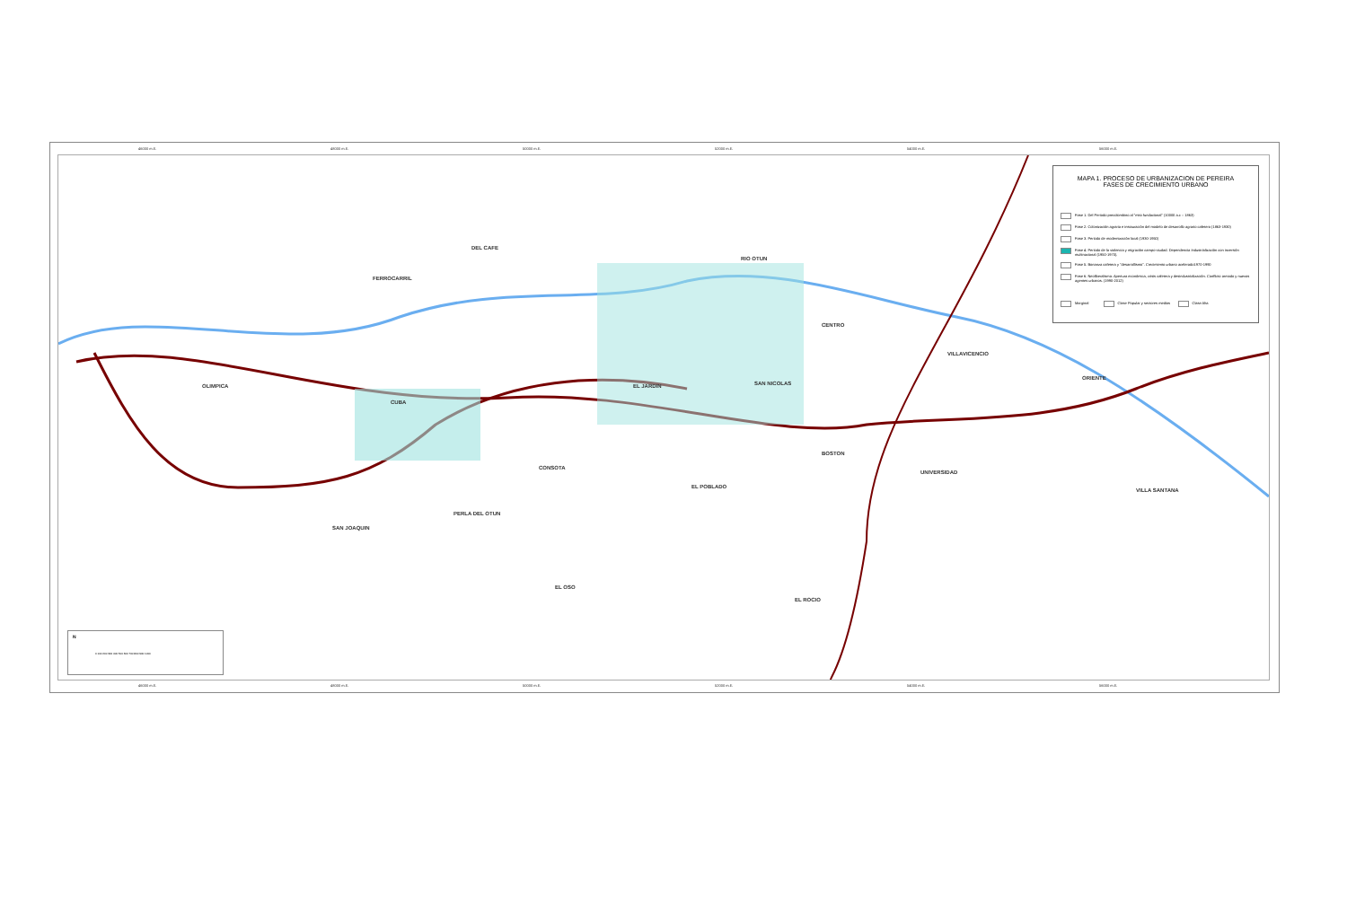DEL CAFE
FERROCARRIL
RIO OTUN
CENTRO
VILLAVICENCIO
OLIMPICA EL JARDIN SAN NICOLAS
ORIENTE
CUBA
CONSOTA
BOSTON
UNIVERSIDAD
EL POBLADO
VILLA SANTANA
PERLA DEL OTUN
SAN JOAQUIN
EL OSO
EL ROCIO
46000 m.E. 48000 m.E. 50000 m.E. 52000 m.E. 54000 m.E. 56000 m.E.
46000 m.E. 48000 m.E. 50000 m.E. 52000 m.E. 54000 m.E. 56000 m.E.
MAPA 1. PROCESO DE URBANIZACION DE PEREIRA
FASES DE CRECIMIENTO URBANO
Fase 1. Del Periodo precolombino al "mito fundacional" (10000 a.c – 1863)
Fase 2. Colonización agraria e instauración del modelo de desarrollo agrario cafetero (1863-1930)
Fase 3. Periodo de modernización local (1930-1950)
Fase 4. Periodo de la violencia y migración campo-ciudad. Dependencia Industrialización con inversión multinacional (1950-1970).
Fase 5. Bonanza cafetera y "desarrollismo". Crecimiento urbano acelerado1970-1990
Fase 6. Neoliberalismo: Apertura económica, crisis cafetera y desindustrialización. Conflicto armado y nuevos agentes urbanos. (1990-2012)
Marginal Clase Popular y sectores medios Clase Alta
N
0 100 200 300 400 500 600 700 800 900 1000